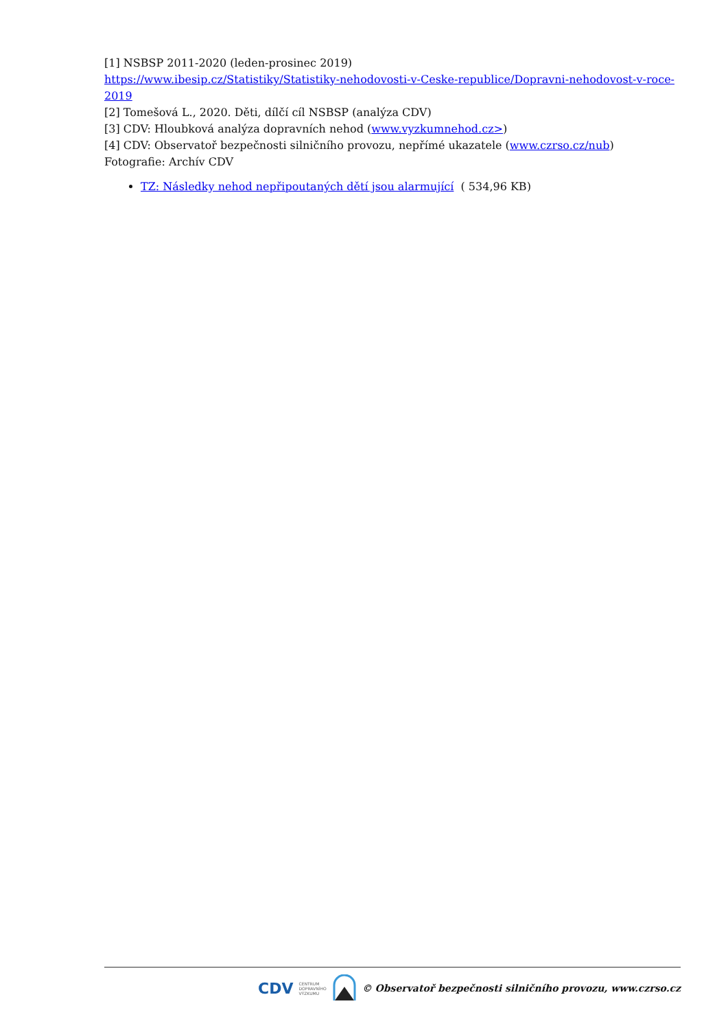[1] NSBSP 2011-2020 (leden-prosinec 2019)
https://www.ibesip.cz/Statistiky/Statistiky-nehodovosti-v-Ceske-republice/Dopravni-nehodovost-v-roce-2019
[2] Tomešová L., 2020. Děti, dílčí cíl NSBSP (analýza CDV)
[3] CDV: Hloubková analýza dopravních nehod (www.vyzkumnehod.cz>)
[4] CDV: Observatoř bezpečnosti silničního provozu, nepřímé ukazatele (www.czrso.cz/nub)
Fotografie: Archív CDV
TZ: Následky nehod nepřipoutaných dětí jsou alarmující ( 534,96 KB)
CDV CENTRUM
DOPRAVNÍHO
VÝZKUMU © Observatoř bezpečnosti silničního provozu, www.czrso.cz